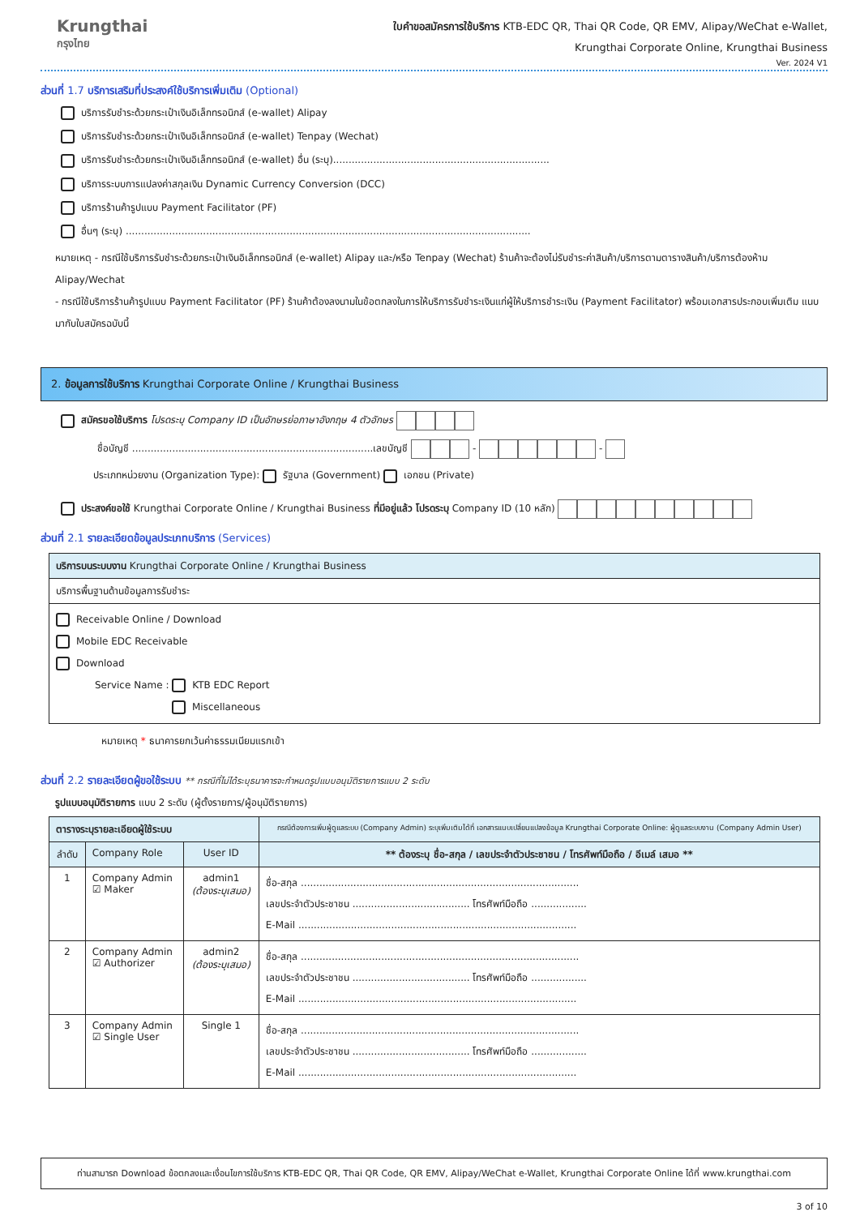Krungthai
กรุงไทย
ใบคำขอสมัครการใช้บริการ KTB-EDC QR, Thai QR Code, QR EMV, Alipay/WeChat e-Wallet,
Krungthai Corporate Online, Krungthai Business
Ver. 2024 V1
ส่วนที่ 1.7 บริการเสริมที่ประสงค์ใช้บริการเพิ่มเติม (Optional)
บริการรับชำระด้วยกระเป๋าเงินอิเล็กทรอนิกส์ (e-wallet) Alipay
บริการรับชำระด้วยกระเป๋าเงินอิเล็กทรอนิกส์ (e-wallet) Tenpay (Wechat)
บริการรับชำระด้วยกระเป๋าเงินอิเล็กทรอนิกส์ (e-wallet) อื่น (ระบุ)......................................................................
บริการระบบการแปลงค่าสกุลเงิน Dynamic Currency Conversion (DCC)
บริการร้านค้ารูปแบบ Payment Facilitator (PF)
อื่นๆ (ระบุ) ...................................................................................................................................
หมายเหตุ - กรณีใช้บริการรับชำระด้วยกระเป๋าเงินอิเล็กทรอนิกส์ (e-wallet) Alipay และ/หรือ Tenpay (Wechat) ร้านค้าจะต้องไม่รับชำระค่าสินค้า/บริการตามตารางสินค้า/บริการต้องห้าม Alipay/Wechat
- กรณีใช้บริการร้านค้ารูปแบบ Payment Facilitator (PF) ร้านค้าต้องลงนามในข้อตกลงในการให้บริการรับชำระเงินแก่ผู้ให้บริการชำระเงิน (Payment Facilitator) พร้อมเอกสารประกอบเพิ่มเติม แนบมากับใบสมัครฉบับนี้
2. ข้อมูลการใช้บริการ Krungthai Corporate Online / Krungthai Business
สมัครขอใช้บริการ โปรดระบุ Company ID เป็นอักษรย่อภาษาอังกฤษ 4 ตัวอักษร
ชื่อบัญชี ..............................................................................เลขบัญชี - -
ประเภทหน่วยงาน (Organization Type): รัฐบาล (Government) เอกชน (Private)
ประสงค์ขอใช้ Krungthai Corporate Online / Krungthai Business ที่มีอยู่แล้ว โปรดระบุ Company ID (10 หลัก)
ส่วนที่ 2.1 รายละเอียดข้อมูลประเภทบริการ (Services)
| บริการบนระบบงาน Krungthai Corporate Online / Krungthai Business |
| --- |
| บริการพื้นฐานด้านข้อมูลการรับชำระ |
| Receivable Online / Download Mobile EDC Receivable Download Service Name : KTB EDC Report Miscellaneous |
หมายเหตุ * ธนาคารยกเว้นค่าธรรมเนียมแรกเข้า
ส่วนที่ 2.2 รายละเอียดผู้ขอใช้ระบบ ** กรณีที่ไม่ได้ระบุธนาคารจะกำหนดรูปแบบอนุมัติรายการแบบ 2 ระดับ
รูปแบบอนุมัติรายการ แบบ 2 ระดับ (ผู้ตั้งรายการ/ผู้อนุมัติรายการ)
| ตารางระบุรายละเอียดผู้ใช้ระบบ | | | กรณีต้องการเพิ่มผู้ดูแลระบบ (Company Admin) ระบุเพิ่มเติมได้ที่ เอกสารแนบเปลี่ยนแปลงข้อมูล Krungthai Corporate Online: ผู้ดูแลระบบงาน (Company Admin User) |
| --- | --- | --- | --- |
| ลำดับ | Company Role | User ID | ** ต้องระบุ ชื่อ-สกุล / เลขประจำตัวประชาชน / โทรศัพท์มือถือ / อีเมล์ เสมอ ** |
| 1 | Company Admin ☑ Maker | admin1 (ต้องระบุเสมอ) | ชื่อ-สกุล .......................................................................................... เลขประจำตัวประชาชน ...................................... โทรศัพท์มือถือ .................. E-Mail .......................................................................................... |
| 2 | Company Admin ☑ Authorizer | admin2 (ต้องระบุเสมอ) | ชื่อ-สกุล .......................................................................................... เลขประจำตัวประชาชน ...................................... โทรศัพท์มือถือ .................. E-Mail .......................................................................................... |
| 3 | Company Admin ☑ Single User | Single 1 | ชื่อ-สกุล .......................................................................................... เลขประจำตัวประชาชน ...................................... โทรศัพท์มือถือ .................. E-Mail .......................................................................................... |
ท่านสามารถ Download ข้อตกลงและเงื่อนไขการใช้บริการ KTB-EDC QR, Thai QR Code, QR EMV, Alipay/WeChat e-Wallet, Krungthai Corporate Online ได้ที่ www.krungthai.com
3 of 10